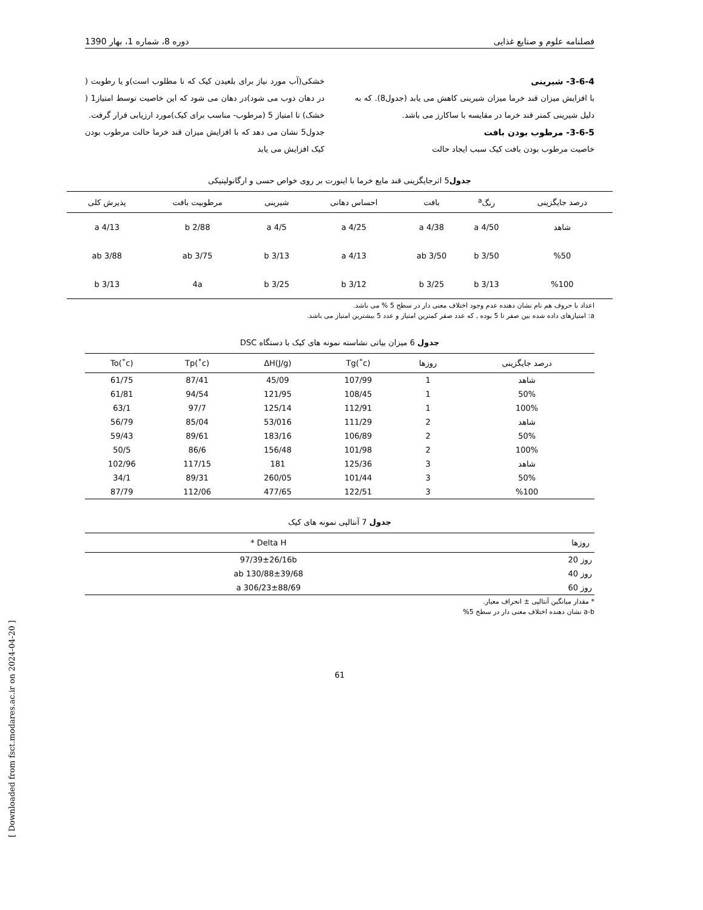فصلنامه علوم و صنایع غذایی دوره 8، شماره 1، بهار 1390
3-6-4- شیرینی
با افزایش میزان قند خرما میزان شیرینی کاهش می یابد (جدول8). که به دلیل شیرینی کمتر قند خرما در مقایسه با ساکارز می باشد.
3-6-5- مرطوب بودن بافت
خاصیت مرطوب بودن بافت کیک سبب ایجاد حالت
خشکی(آب مورد نیاز برای بلعیدن کیک که نا مطلوب است)و یا رطوبت ( در دهان ذوب می شود)در دهان می شود که این خاصیت توسط امتیاز1 ( خشک) تا امتیاز 5 (مرطوب- مناسب برای کیک)مورد ارزیابی قرار گرفت.
جدول5 نشان می دهد که با افزایش میزان قند خرما حالت مرطوب بودن کیک افزایش می یابد
جدول5 اثرجایگزینی قند مایع خرما با اینورت بر روی خواص حسی و ارگانولپتیکی
| درصد جایگزینی | رنگ<sup>a</sup> | بافت | احساس دهانی | شیرینی | مرطوبیت بافت | پذیرش کلی |
| --- | --- | --- | --- | --- | --- | --- |
| شاهد | 4/50 a | 4/38 a | 4/25 a | 4/5 a | 2/88 b | 4/13 a |
| %50 | 3/50 b | 3/50 ab | 4/13 a | 3/13 b | 3/75 ab | 3/88 ab |
| %100 | 3/13 b | 3/25 b | 3/12 b | 3/25 b | 4a | 3/13 b |
اعداد با حروف هم نام نشان دهنده عدم وجود اختلاف معنی دار در سطح 5 % می باشد.
a: امتیازهای داده شده بین صفر تا 5 بوده , که عدد صفر کمترین امتیاز و عدد 5 بیشترین امتیاز می باشد.
جدول 6 میزان بیاتی نشاسته نمونه های کیک با دستگاه DSC
| درصد جایگزینی | روزها | Tg(˚c) | ΔH(J/g) | Tp(˚c) | To(˚c) |
| --- | --- | --- | --- | --- | --- |
| شاهد | 1 | 107/99 | 45/09 | 87/41 | 61/75 |
| 50% | 1 | 108/45 | 121/95 | 94/54 | 61/81 |
| 100% | 1 | 112/91 | 125/14 | 97/7 | 63/1 |
| شاهد | 2 | 111/29 | 53/016 | 85/04 | 56/79 |
| 50% | 2 | 106/89 | 183/16 | 89/61 | 59/43 |
| 100% | 2 | 101/98 | 156/48 | 86/6 | 50/5 |
| شاهد | 3 | 125/36 | 181 | 117/15 | 102/96 |
| 50% | 3 | 101/44 | 260/05 | 89/31 | 34/1 |
| %100 | 3 | 122/51 | 477/65 | 112/06 | 87/79 |
جدول 7 آنتالپی نمونه های کیک
| روزها | Delta H * |
| --- | --- |
| روز 20 | 97/39±26/16b |
| روز 40 | 130/88±39/68 ab |
| روز 60 | 306/23±88/69 a |
* مقدار میانگین آنتالپی ± انحراف معیار.
a-b نشان دهنده اختلاف معنی دار در سطح 5%
61
[ Downloaded from fsct.modares.ac.ir on 2024-04-20 ]